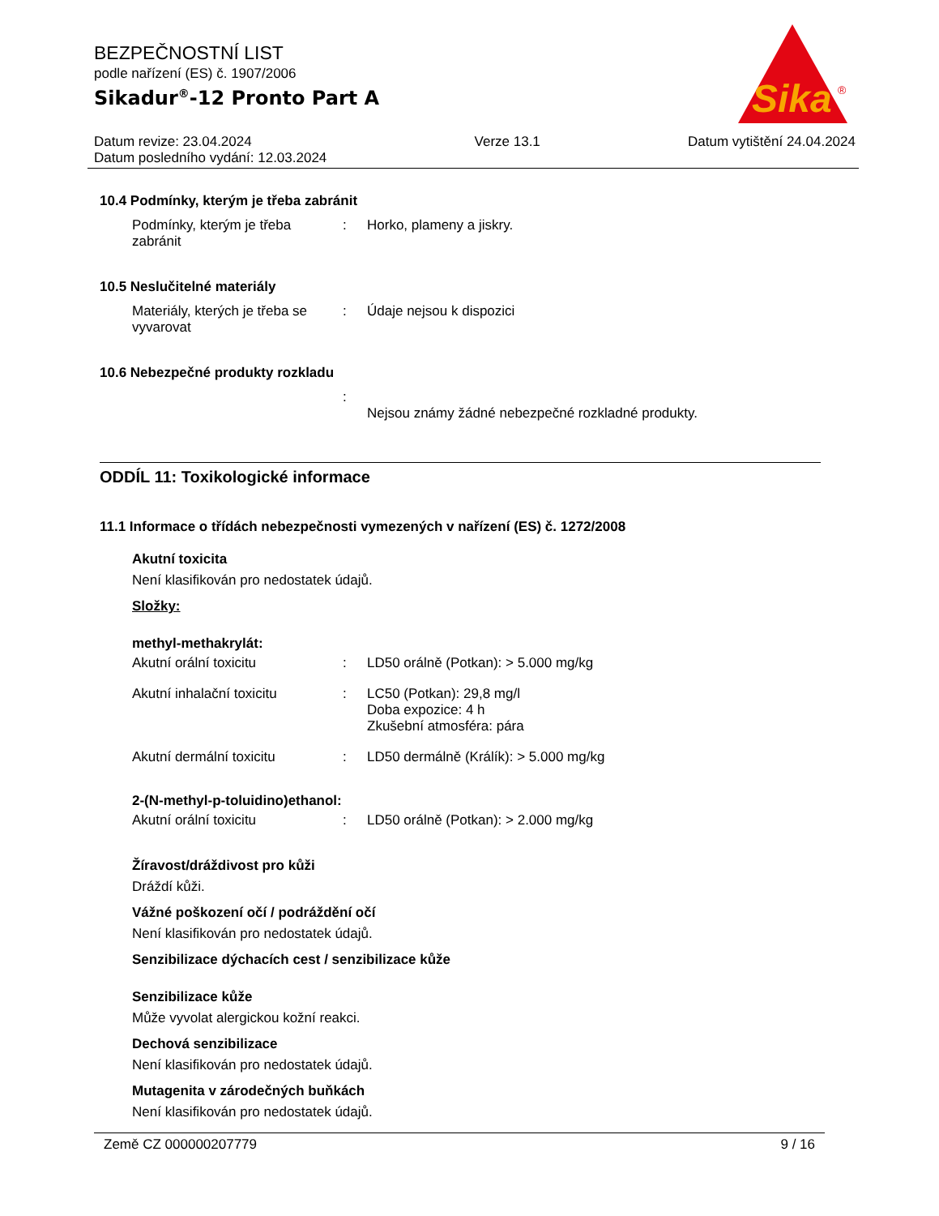BEZPEČNOSTNÍ LIST
podle nařízení (ES) č. 1907/2006
Sikadur<sup>®</sup>-12 Pronto Part A
Sika
®
Datum revize: 23.04.2024
Datum posledního vydání: 12.03.2024 Verze 13.1 Datum vytištění 24.04.2024
10.4 Podmínky, kterým je třeba zabránit
Podmínky, kterým je třeba zabránit
: Horko, plameny a jiskry.
10.5 Neslučitelné materiály
Materiály, kterých je třeba se vyvarovat
: Údaje nejsou k dispozici
10.6 Nebezpečné produkty rozkladu
:
Nejsou známy žádné nebezpečné rozkladné produkty.
ODDÍL 11: Toxikologické informace
11.1 Informace o třídách nebezpečnosti vymezených v nařízení (ES) č. 1272/2008
Akutní toxicita
Není klasifikován pro nedostatek údajů.
Složky:
methyl-methakrylát:
Akutní orální toxicitu : LD50 orálně (Potkan): > 5.000 mg/kg
Akutní inhalační toxicitu : LC50 (Potkan): 29,8 mg/l
Doba expozice: 4 h
Zkušební atmosféra: pára
Akutní dermální toxicitu : LD50 dermálně (Králík): > 5.000 mg/kg
2-(N-methyl-p-toluidino)ethanol:
Akutní orální toxicitu : LD50 orálně (Potkan): > 2.000 mg/kg
Žíravost/dráždivost pro kůži
Dráždí kůži.
Vážné poškození očí / podráždění očí
Není klasifikován pro nedostatek údajů.
Senzibilizace dýchacích cest / senzibilizace kůže
Senzibilizace kůže
Může vyvolat alergickou kožní reakci.
Dechová senzibilizace
Není klasifikován pro nedostatek údajů.
Mutagenita v zárodečných buňkách
Není klasifikován pro nedostatek údajů.
Země CZ 000000207779 9 / 16